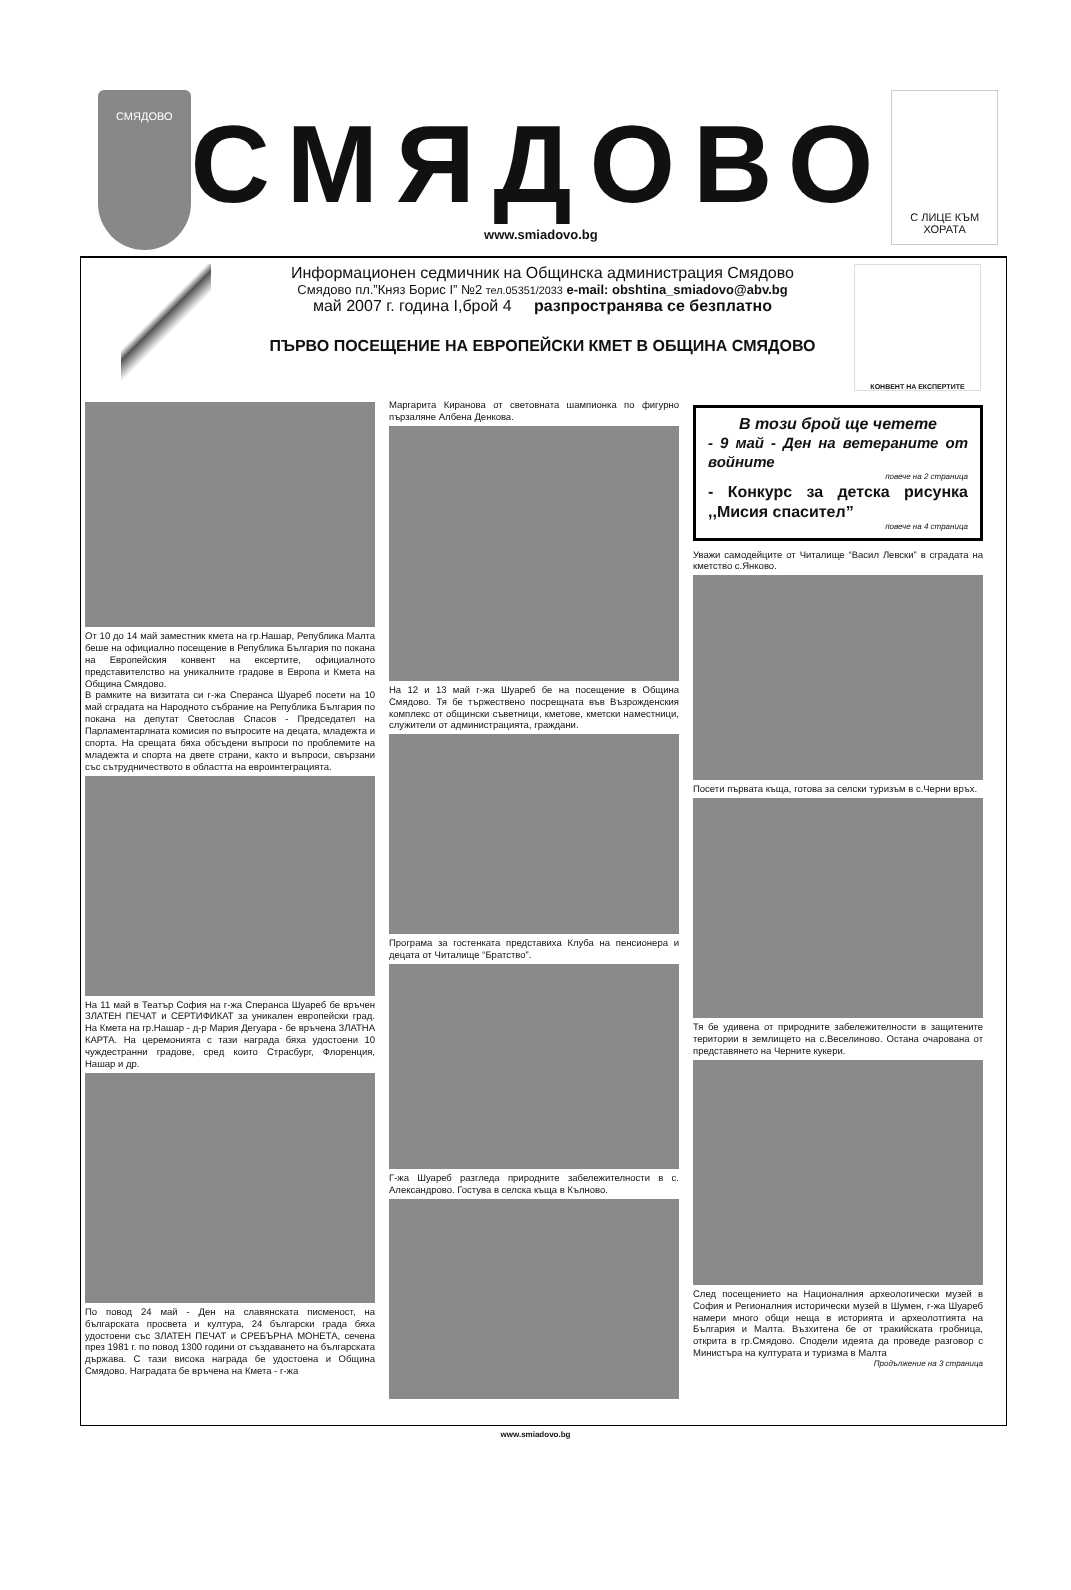СМЯДОВО
СМЯДОВО
www.smiadovo.bg
С ЛИЦЕ КЪМ ХОРАТА
Информационен седмичник на Общинска администрация Смядово
Смядово пл.”Княз Борис I” №2 тел.05351/2033 e-mail: obshtina_smiadovo@abv.bg
май 2007 г. година I,брой 4 разпространява се безплатно
ПЪРВО ПОСЕЩЕНИЕ НА ЕВРОПЕЙСКИ КМЕТ В ОБЩИНА СМЯДОВО
КОНВЕНТ НА ЕКСПЕРТИТЕ
От 10 до 14 май заместник кмета на гр.Нашар, Република Малта беше на официално посещение в Република България по покана на Европейския конвент на ексертите, официалното представителство на уникалните градове в Европа и Кмета на Община Смядово.
В рамките на визитата си г-жа Сперанса Шуареб посети на 10 май сградата на Народното събрание на Република България по покана на депутат Светослав Спасов - Председател на Парламентарлната комисия по въпросите на децата, младежта и спорта. На срещата бяха обсъдени въпроси по проблемите на младежта и спорта на двете страни, както и въпроси, свързани със сътрудничеството в областта на евроинтеграцията.
На 11 май в Театър София на г-жа Сперанса Шуареб бе връчен ЗЛАТЕН ПЕЧАТ и СЕРТИФИКАТ за уникален европейски град. На Кмета на гр.Нашар - д-р Мария Дегуара - бе връчена ЗЛАТНА КАРТА. На церемонията с тази награда бяха удостоени 10 чуждестранни градове, сред които Страсбург, Флоренция, Нашар и др.
По повод 24 май - Ден на славянската писменост, на българската просвета и култура, 24 български града бяха удостоени със ЗЛАТЕН ПЕЧАТ и СРЕБЪРНА МОНЕТА, сечена през 1981 г. по повод 1300 години от създаването на българската държава. С тази висока награда бе удостоена и Община Смядово. Наградата бе връчена на Кмета - г-жа
Маргарита Киранова от световната шампионка по фигурно пързаляне Албена Денкова.
На 12 и 13 май г-жа Шуареб бе на посещение в Община Смядово. Тя бе тържествено посрещната във Възрожденския комплекс от общински съветници, кметове, кметски наместници, служители от администрацията, граждани.
Програма за гостенката представиха Клуба на пенсионера и децата от Читалище “Братство”.
Г-жа Шуареб разгледа природните забележителности в с. Александрово. Гостува в селска къща в Кълново.
В този брой ще четете
- 9 май - Ден на ветераните от войните
повече на 2 страница
- Конкурс за детска рисунка ,,Мисия спасител”
повече на 4 страница
Уважи самодейците от Читалище “Васил Левски” в сградата на кметство с.Янково.
Посети първата къща, готова за селски туризъм в с.Черни връх.
Тя бе удивена от природните забележителности в защитените територии в землището на с.Веселиново. Остана очарована от представянето на Черните кукери.
След посещението на Националния археологически музей в София и Регионалния исторически музей в Шумен, г-жа Шуареб намери много общи неща в историята и археолотгията на България и Малта. Възхитена бе от тракийската гробница, открита в гр.Смядово. Сподели идеята да проведе разговор с Министъра на културата и туризма в Малта
Продължение на 3 страница
www.smiadovo.bg